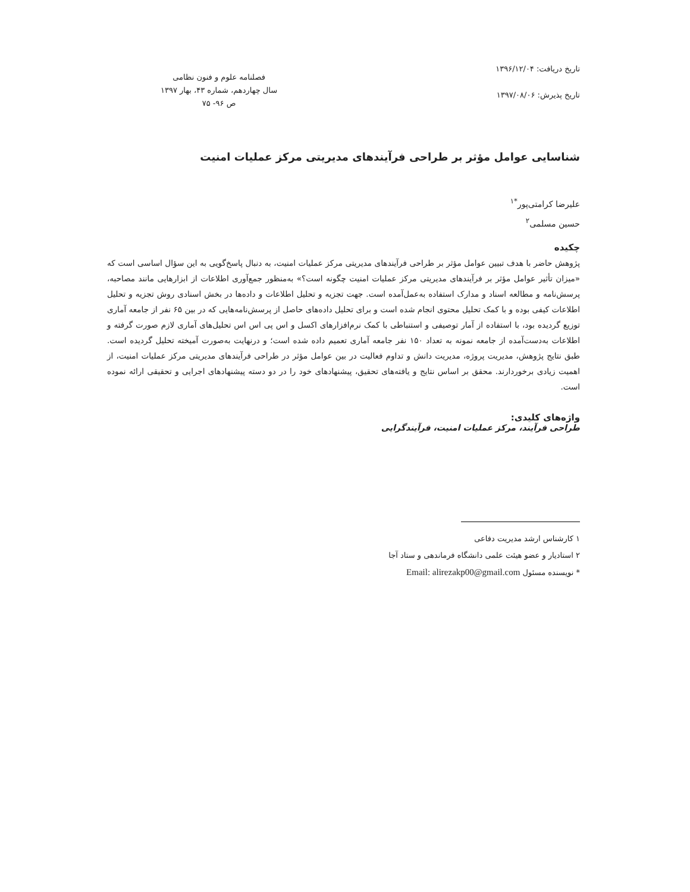تاریخ دریافت: ۱۳۹۶/۱۲/۰۴
تاریخ پذیرش: ۱۳۹۷/۰۸/۰۶
فصلنامه علوم و فنون نظامی
سال چهاردهم، شماره ۴۳، بهار ۱۳۹۷
ص ۹۶- ۷۵
شناسایی عوامل مؤثر بر طراحی فرآیندهای مدیریتی مرکز عملیات امنیت
علیرضا کرامتی‌پور<sup>*۱</sup>
حسین مسلمی<sup>۲</sup>
چکیده
پژوهش حاضر با هدف تبیین عوامل مؤثر بر طراحی فرآیندهای مدیریتی مرکز عملیات امنیت، به دنبال پاسخ‌گویی به این سؤال اساسی است که «میزان تأثیر عوامل مؤثر بر فرآیندهای مدیریتی مرکز عملیات امنیت چگونه است؟» به‌منظور جمع‌آوری اطلاعات از ابزارهایی مانند مصاحبه، پرسش‌نامه و مطالعه اسناد و مدارک استفاده به‌عمل‌آمده است. جهت تجزیه و تحلیل اطلاعات و داده‌ها در بخش اسنادی روش تجزیه و تحلیل اطلاعات کیفی بوده و با کمک تحلیل محتوی انجام شده است و برای تحلیل داده‌های حاصل از پرسش‌نامه‌هایی که در بین ۶۵ نفر از جامعه آماری توزیع گردیده بود، با استفاده از آمار توصیفی و استنباطی با کمک نرم‌افزارهای اکسل و اس پی اس اس تحلیل‌های آماری لازم صورت گرفته و اطلاعات به‌دست‌آمده از جامعه نمونه به تعداد ۱۵۰ نفر جامعه آماری تعمیم داده شده است؛ و درنهایت به‌صورت آمیخته تحلیل گردیده است. طبق نتایج پژوهش، مدیریت پروژه، مدیریت دانش و تداوم فعالیت در بین عوامل مؤثر در طراحی فرآیندهای مدیریتی مرکز عملیات امنیت، از اهمیت زیادی برخوردارند. محقق بر اساس نتایج و یافته‌های تحقیق، پیشنهادهای خود را در دو دسته پیشنهادهای اجرایی و تحقیقی ارائه نموده است.
واژه‌های کلیدی:
طراحی فرآیند، مرکز عملیات امنیت، فرآیندگرایی
۱ کارشناس ارشد مدیریت دفاعی
۲ استادیار و عضو هیئت علمی دانشگاه فرماندهی و ستاد آجا
* نویسنده مسئول Email: alirezakp00@gmail.com